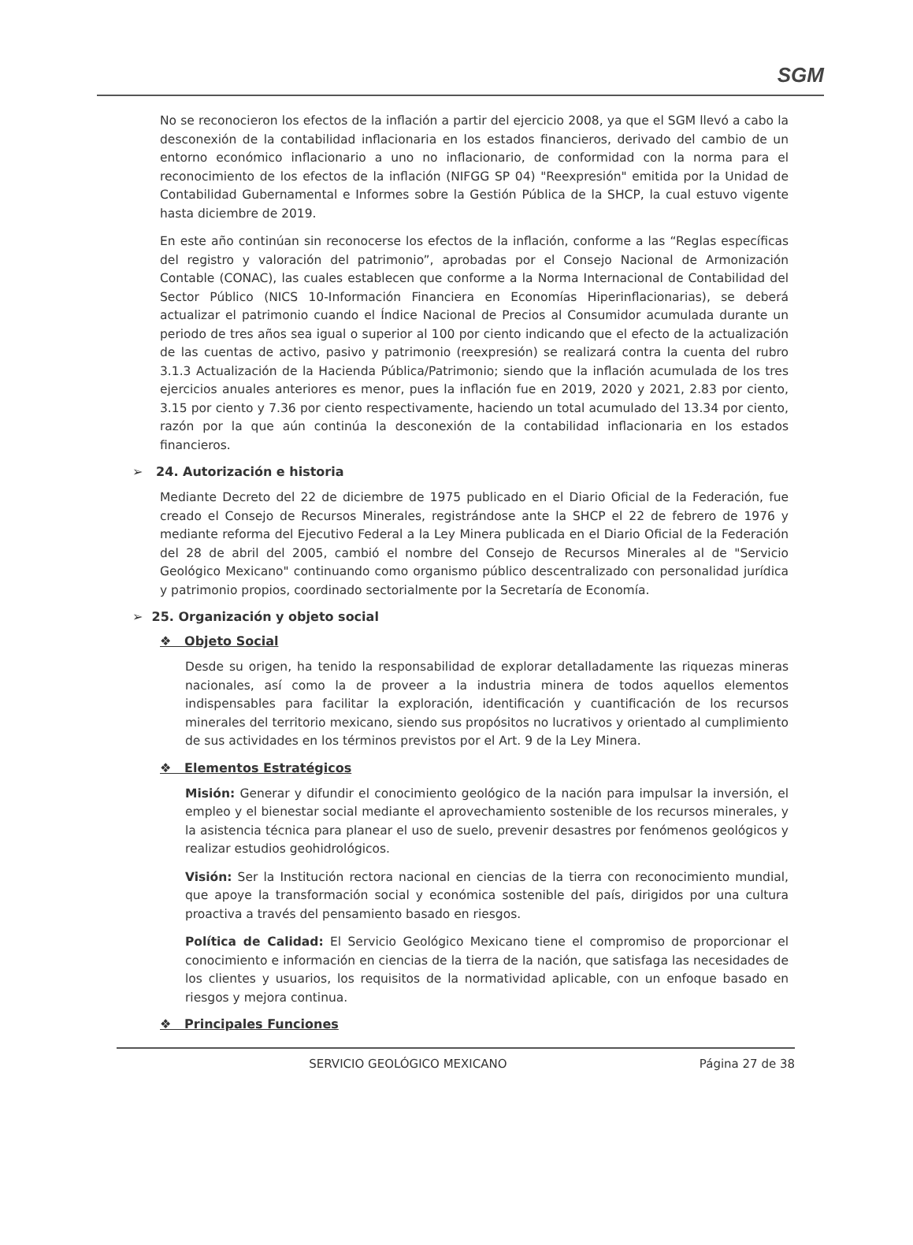SGM
No se reconocieron los efectos de la inflación a partir del ejercicio 2008, ya que el SGM llevó a cabo la desconexión de la contabilidad inflacionaria en los estados financieros, derivado del cambio de un entorno económico inflacionario a uno no inflacionario, de conformidad con la norma para el reconocimiento de los efectos de la inflación (NIFGG SP 04) "Reexpresión" emitida por la Unidad de Contabilidad Gubernamental e Informes sobre la Gestión Pública de la SHCP, la cual estuvo vigente hasta diciembre de 2019.
En este año continúan sin reconocerse los efectos de la inflación, conforme a las “Reglas específicas del registro y valoración del patrimonio”, aprobadas por el Consejo Nacional de Armonización Contable (CONAC), las cuales establecen que conforme a la Norma Internacional de Contabilidad del Sector Público (NICS 10-Información Financiera en Economías Hiperinflacionarias), se deberá actualizar el patrimonio cuando el Índice Nacional de Precios al Consumidor acumulada durante un periodo de tres años sea igual o superior al 100 por ciento indicando que el efecto de la actualización de las cuentas de activo, pasivo y patrimonio (reexpresión) se realizará contra la cuenta del rubro 3.1.3 Actualización de la Hacienda Pública/Patrimonio; siendo que la inflación acumulada de los tres ejercicios anuales anteriores es menor, pues la inflación fue en 2019, 2020 y 2021, 2.83 por ciento, 3.15 por ciento y 7.36 por ciento respectivamente, haciendo un total acumulado del 13.34 por ciento, razón por la que aún continúa la desconexión de la contabilidad inflacionaria en los estados financieros.
➢ 24. Autorización e historia
Mediante Decreto del 22 de diciembre de 1975 publicado en el Diario Oficial de la Federación, fue creado el Consejo de Recursos Minerales, registrándose ante la SHCP el 22 de febrero de 1976 y mediante reforma del Ejecutivo Federal a la Ley Minera publicada en el Diario Oficial de la Federación del 28 de abril del 2005, cambió el nombre del Consejo de Recursos Minerales al de "Servicio Geológico Mexicano" continuando como organismo público descentralizado con personalidad jurídica y patrimonio propios, coordinado sectorialmente por la Secretaría de Economía.
➢ 25. Organización y objeto social
❖ Objeto Social
Desde su origen, ha tenido la responsabilidad de explorar detalladamente las riquezas mineras nacionales, así como la de proveer a la industria minera de todos aquellos elementos indispensables para facilitar la exploración, identificación y cuantificación de los recursos minerales del territorio mexicano, siendo sus propósitos no lucrativos y orientado al cumplimiento de sus actividades en los términos previstos por el Art. 9 de la Ley Minera.
❖ Elementos Estratégicos
Misión: Generar y difundir el conocimiento geológico de la nación para impulsar la inversión, el empleo y el bienestar social mediante el aprovechamiento sostenible de los recursos minerales, y la asistencia técnica para planear el uso de suelo, prevenir desastres por fenómenos geológicos y realizar estudios geohidrológicos.
Visión: Ser la Institución rectora nacional en ciencias de la tierra con reconocimiento mundial, que apoye la transformación social y económica sostenible del país, dirigidos por una cultura proactiva a través del pensamiento basado en riesgos.
Política de Calidad: El Servicio Geológico Mexicano tiene el compromiso de proporcionar el conocimiento e información en ciencias de la tierra de la nación, que satisfaga las necesidades de los clientes y usuarios, los requisitos de la normatividad aplicable, con un enfoque basado en riesgos y mejora continua.
❖ Principales Funciones
SERVICIO GEOLÓGICO MEXICANO Página 27 de 38